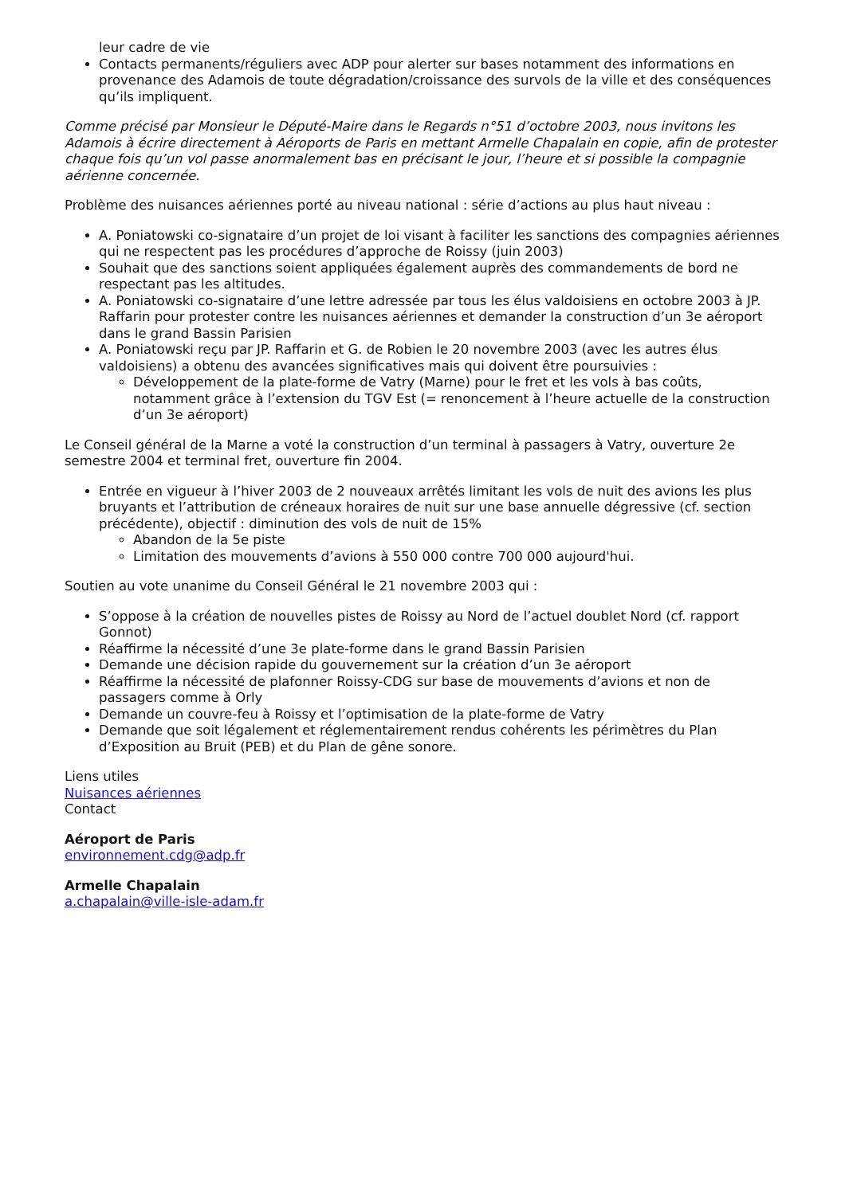leur cadre de vie
Contacts permanents/réguliers avec ADP pour alerter sur bases notamment des informations en provenance des Adamois de toute dégradation/croissance des survols de la ville et des conséquences qu’ils impliquent.
Comme précisé par Monsieur le Député-Maire dans le Regards n°51 d’octobre 2003, nous invitons les Adamois à écrire directement à Aéroports de Paris en mettant Armelle Chapalain en copie, afin de protester chaque fois qu’un vol passe anormalement bas en précisant le jour, l’heure et si possible la compagnie aérienne concernée.
Problème des nuisances aériennes porté au niveau national : série d’actions au plus haut niveau :
A. Poniatowski co-signataire d’un projet de loi visant à faciliter les sanctions des compagnies aériennes qui ne respectent pas les procédures d’approche de Roissy (juin 2003)
Souhait que des sanctions soient appliquées également auprès des commandements de bord ne respectant pas les altitudes.
A. Poniatowski co-signataire d’une lettre adressée par tous les élus valdoisiens en octobre 2003 à JP. Raffarin pour protester contre les nuisances aériennes et demander la construction d’un 3e aéroport dans le grand Bassin Parisien
A. Poniatowski reçu par JP. Raffarin et G. de Robien le 20 novembre 2003 (avec les autres élus valdoisiens) a obtenu des avancées significatives mais qui doivent être poursuivies :
Développement de la plate-forme de Vatry (Marne) pour le fret et les vols à bas coûts, notamment grâce à l’extension du TGV Est (= renoncement à l’heure actuelle de la construction d’un 3e aéroport)
Le Conseil général de la Marne a voté la construction d’un terminal à passagers à Vatry, ouverture 2e semestre 2004 et terminal fret, ouverture fin 2004.
Entrée en vigueur à l’hiver 2003 de 2 nouveaux arrêtés limitant les vols de nuit des avions les plus bruyants et l’attribution de créneaux horaires de nuit sur une base annuelle dégressive (cf. section précédente), objectif : diminution des vols de nuit de 15%
Abandon de la 5e piste
Limitation des mouvements d’avions à 550 000 contre 700 000 aujourd'hui.
Soutien au vote unanime du Conseil Général le 21 novembre 2003 qui :
S’oppose à la création de nouvelles pistes de Roissy au Nord de l’actuel doublet Nord (cf. rapport Gonnot)
Réaffirme la nécessité d’une 3e plate-forme dans le grand Bassin Parisien
Demande une décision rapide du gouvernement sur la création d’un 3e aéroport
Réaffirme la nécessité de plafonner Roissy-CDG sur base de mouvements d’avions et non de passagers comme à Orly
Demande un couvre-feu à Roissy et l’optimisation de la plate-forme de Vatry
Demande que soit légalement et réglementairement rendus cohérents les périmètres du Plan d’Exposition au Bruit (PEB) et du Plan de gêne sonore.
Liens utiles
Nuisances aériennes
Contact
Aéroport de Paris
environnement.cdg@adp.fr
Armelle Chapalain
a.chapalain@ville-isle-adam.fr